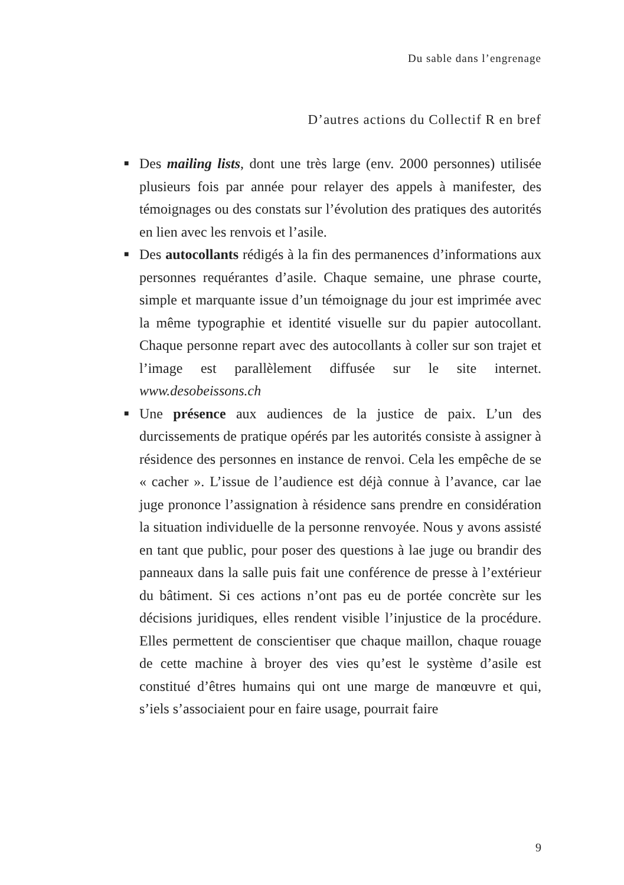Du sable dans l’engrenage
D’autres actions du Collectif R en bref
■ Des mailing lists, dont une très large (env. 2000 personnes) utilisée plusieurs fois par année pour relayer des appels à manifester, des témoignages ou des constats sur l’évolution des pratiques des autorités en lien avec les renvois et l’asile.
■ Des autocollants rédigés à la fin des permanences d’informations aux personnes requérantes d’asile. Chaque semaine, une phrase courte, simple et marquante issue d’un témoignage du jour est imprimée avec la même typographie et identité visuelle sur du papier autocollant. Chaque personne repart avec des autocollants à coller sur son trajet et l’image est parallèlement diffusée sur le site internet. www.desobeissons.ch
■ Une présence aux audiences de la justice de paix. L’un des durcissements de pratique opérés par les autorités consiste à assigner à résidence des personnes en instance de renvoi. Cela les empêche de se « cacher ». L’issue de l’audience est déjà connue à l’avance, car lae juge prononce l’assignation à résidence sans prendre en considération la situation individuelle de la personne renvoyée. Nous y avons assisté en tant que public, pour poser des questions à lae juge ou brandir des panneaux dans la salle puis fait une conférence de presse à l’extérieur du bâtiment. Si ces actions n’ont pas eu de portée concrète sur les décisions juridiques, elles rendent visible l’injustice de la procédure. Elles permettent de conscientiser que chaque maillon, chaque rouage de cette machine à broyer des vies qu’est le système d’asile est constitué d’êtres humains qui ont une marge de manœuvre et qui, s’iels s’associaient pour en faire usage, pourrait faire
9